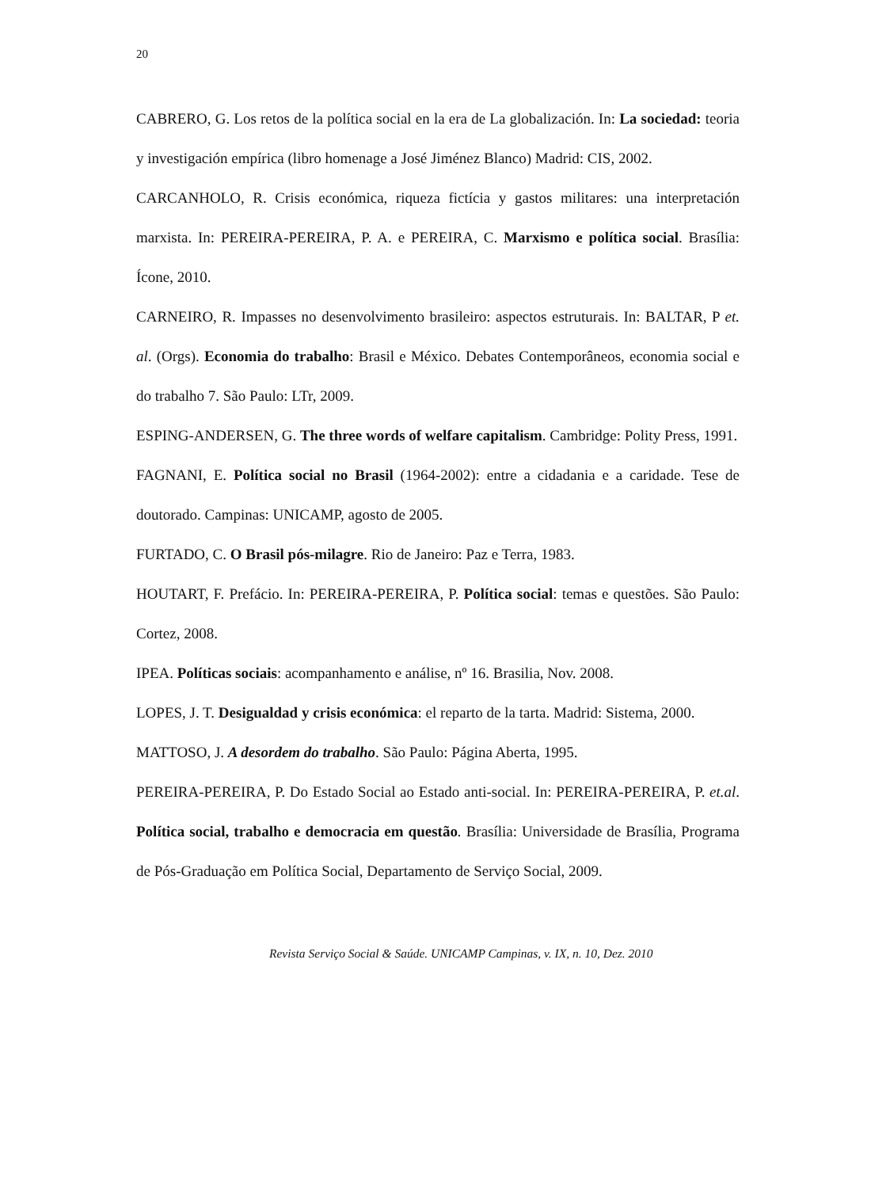20
CABRERO, G. Los retos de la política social en la era de La globalización. In: La sociedad: teoria y investigación empírica (libro homenage a José Jiménez Blanco) Madrid: CIS, 2002.
CARCANHOLO, R. Crisis económica, riqueza fictícia y gastos militares: una interpretación marxista. In: PEREIRA-PEREIRA, P. A. e PEREIRA, C. Marxismo e política social. Brasília: Ícone, 2010.
CARNEIRO, R. Impasses no desenvolvimento brasileiro: aspectos estruturais. In: BALTAR, P et. al. (Orgs). Economia do trabalho: Brasil e México. Debates Contemporâneos, economia social e do trabalho 7. São Paulo: LTr, 2009.
ESPING-ANDERSEN, G. The three words of welfare capitalism. Cambridge: Polity Press, 1991.
FAGNANI, E. Política social no Brasil (1964-2002): entre a cidadania e a caridade. Tese de doutorado. Campinas: UNICAMP, agosto de 2005.
FURTADO, C. O Brasil pós-milagre. Rio de Janeiro: Paz e Terra, 1983.
HOUTART, F. Prefácio. In: PEREIRA-PEREIRA, P. Política social: temas e questões. São Paulo: Cortez, 2008.
IPEA. Políticas sociais: acompanhamento e análise, nº 16. Brasilia, Nov. 2008.
LOPES, J. T. Desigualdad y crisis económica: el reparto de la tarta. Madrid: Sistema, 2000.
MATTOSO, J. A desordem do trabalho. São Paulo: Página Aberta, 1995.
PEREIRA-PEREIRA, P. Do Estado Social ao Estado anti-social. In: PEREIRA-PEREIRA, P. et.al. Política social, trabalho e democracia em questão. Brasília: Universidade de Brasília, Programa de Pós-Graduação em Política Social, Departamento de Serviço Social, 2009.
Revista Serviço Social & Saúde. UNICAMP Campinas, v. IX, n. 10, Dez. 2010